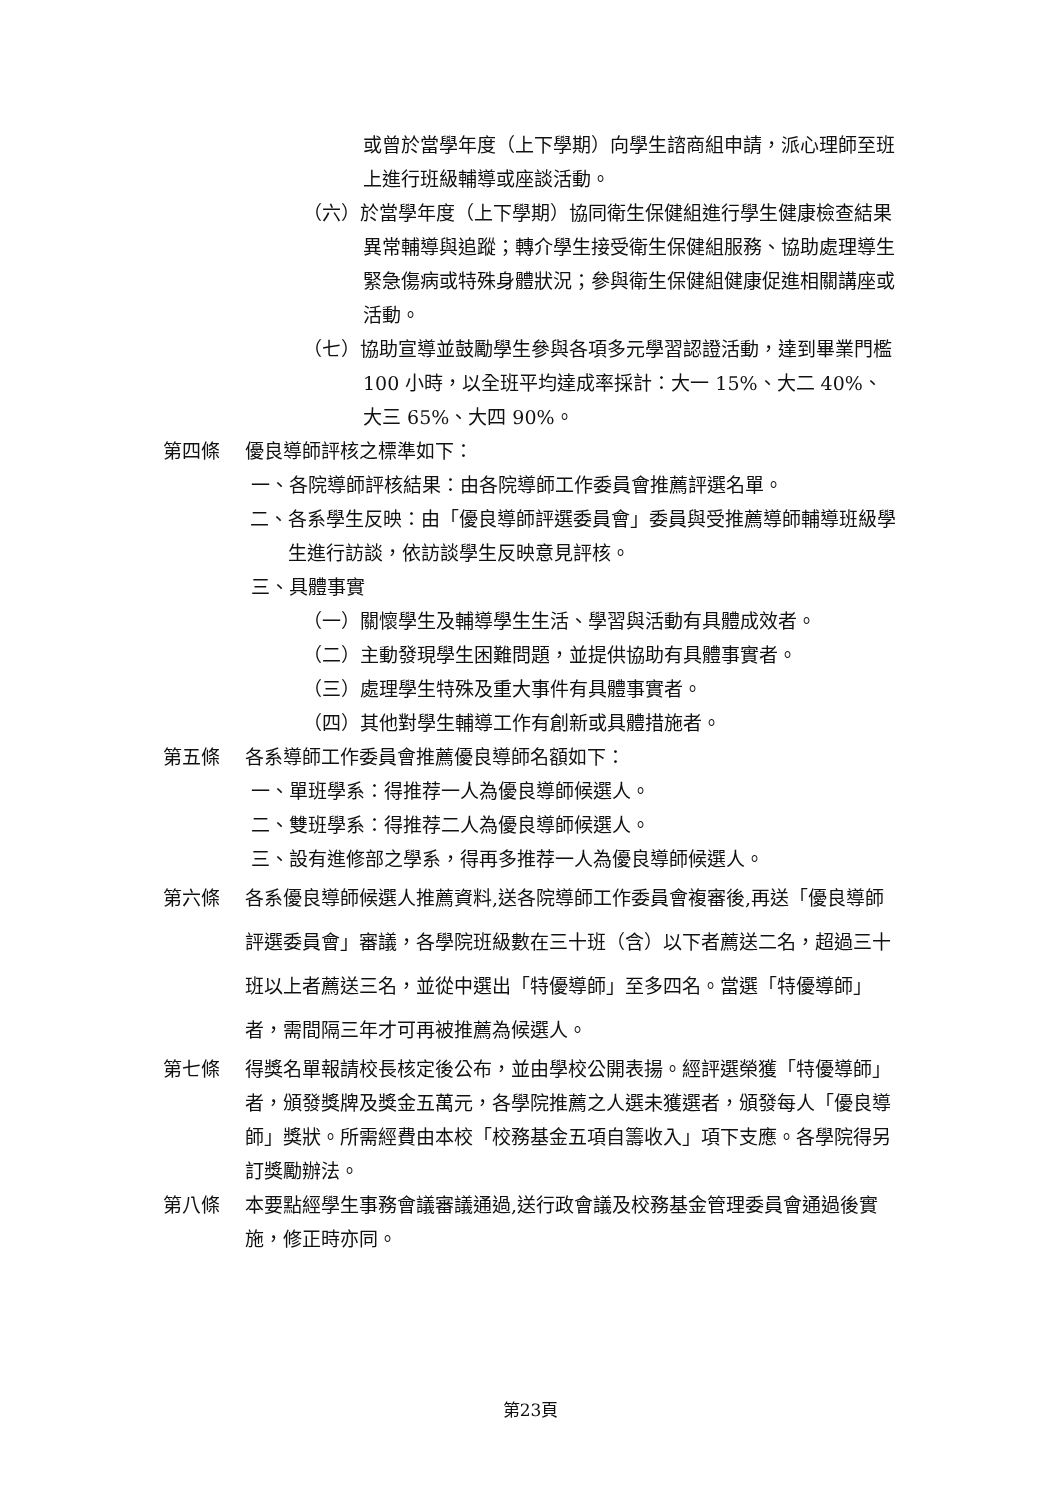或曾於當學年度（上下學期）向學生諮商組申請，派心理師至班上進行班級輔導或座談活動。
（六）於當學年度（上下學期）協同衛生保健組進行學生健康檢查結果異常輔導與追蹤；轉介學生接受衛生保健組服務、協助處理導生緊急傷病或特殊身體狀況；參與衛生保健組健康促進相關講座或活動。
（七）協助宣導並鼓勵學生參與各項多元學習認證活動，達到畢業門檻 100 小時，以全班平均達成率採計：大一 15%、大二 40%、大三 65%、大四 90%。
第四條 優良導師評核之標準如下：
一、各院導師評核結果：由各院導師工作委員會推薦評選名單。
二、各系學生反映：由「優良導師評選委員會」委員與受推薦導師輔導班級學生進行訪談，依訪談學生反映意見評核。
三、具體事實
（一）關懷學生及輔導學生生活、學習與活動有具體成效者。
（二）主動發現學生困難問題，並提供協助有具體事實者。
（三）處理學生特殊及重大事件有具體事實者。
（四）其他對學生輔導工作有創新或具體措施者。
第五條 各系導師工作委員會推薦優良導師名額如下：
一、單班學系：得推荐一人為優良導師候選人。
二、雙班學系：得推荐二人為優良導師候選人。
三、設有進修部之學系，得再多推荐一人為優良導師候選人。
第六條 各系優良導師候選人推薦資料,送各院導師工作委員會複審後,再送「優良導師評選委員會」審議，各學院班級數在三十班（含）以下者薦送二名，超過三十班以上者薦送三名，並從中選出「特優導師」至多四名。當選「特優導師」者，需間隔三年才可再被推薦為候選人。
第七條 得獎名單報請校長核定後公布，並由學校公開表揚。經評選榮獲「特優導師」者，頒發獎牌及獎金五萬元，各學院推薦之人選未獲選者，頒發每人「優良導師」獎狀。所需經費由本校「校務基金五項自籌收入」項下支應。各學院得另訂獎勵辦法。
第八條 本要點經學生事務會議審議通過,送行政會議及校務基金管理委員會通過後實施，修正時亦同。
第23頁